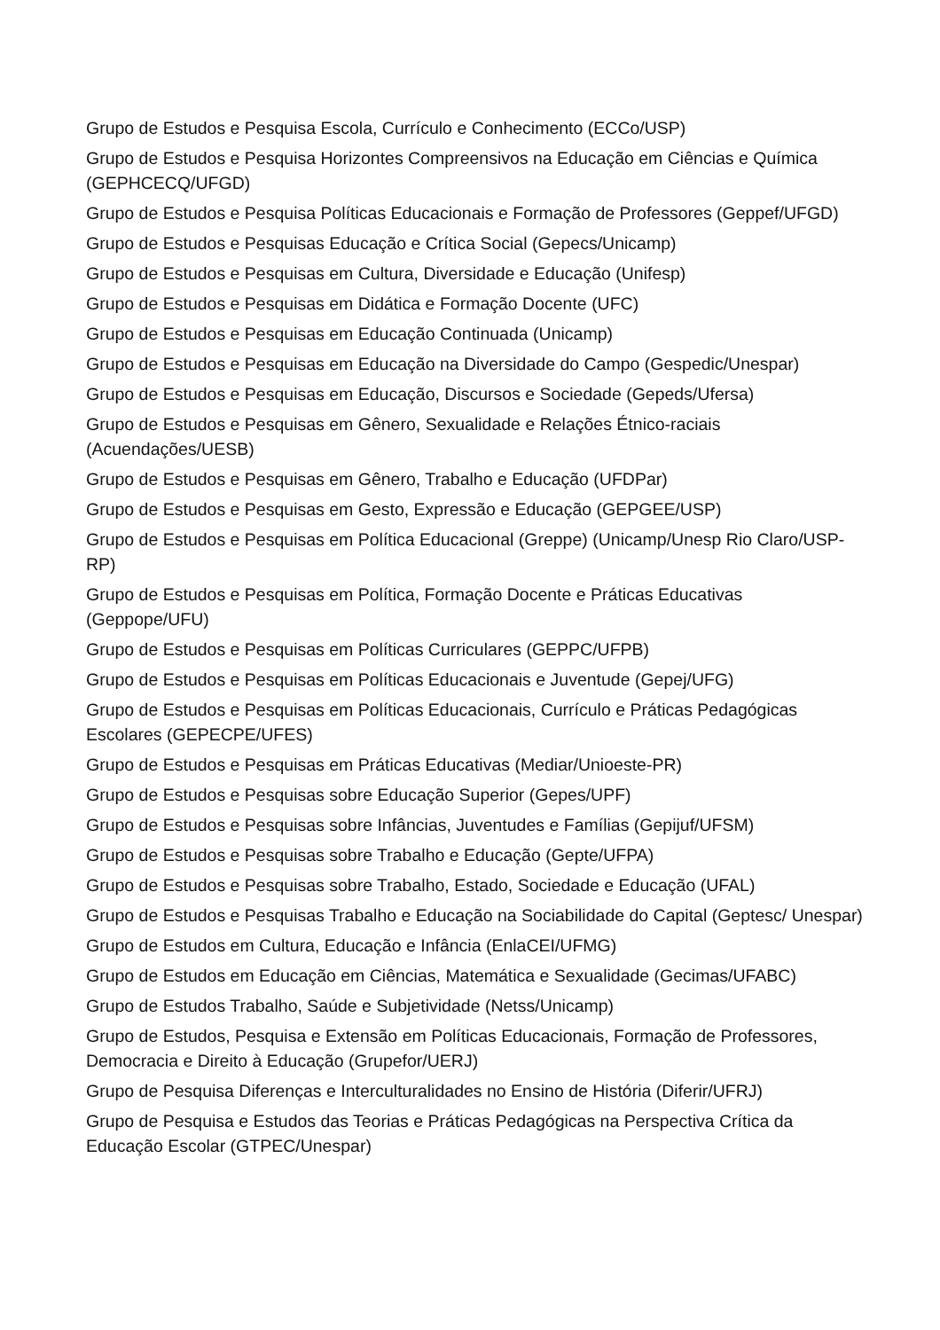Grupo de Estudos e Pesquisa Escola, Currículo e Conhecimento (ECCo/USP)
Grupo de Estudos e Pesquisa Horizontes Compreensivos na Educação em Ciências e Química (GEPHCECQ/UFGD)
Grupo de Estudos e Pesquisa Políticas Educacionais e Formação de Professores (Geppef/UFGD)
Grupo de Estudos e Pesquisas Educação e Crítica Social (Gepecs/Unicamp)
Grupo de Estudos e Pesquisas em Cultura, Diversidade e Educação (Unifesp)
Grupo de Estudos e Pesquisas em Didática e Formação Docente (UFC)
Grupo de Estudos e Pesquisas em Educação Continuada (Unicamp)
Grupo de Estudos e Pesquisas em Educação na Diversidade do Campo (Gespedic/Unespar)
Grupo de Estudos e Pesquisas em Educação, Discursos e Sociedade (Gepeds/Ufersa)
Grupo de Estudos e Pesquisas em Gênero, Sexualidade e Relações Étnico-raciais (Acuendações/UESB)
Grupo de Estudos e Pesquisas em Gênero, Trabalho e Educação (UFDPar)
Grupo de Estudos e Pesquisas em Gesto, Expressão e Educação (GEPGEE/USP)
Grupo de Estudos e Pesquisas em Política Educacional (Greppe) (Unicamp/Unesp Rio Claro/USP-RP)
Grupo de Estudos e Pesquisas em Política, Formação Docente e Práticas Educativas (Geppope/UFU)
Grupo de Estudos e Pesquisas em Políticas Curriculares (GEPPC/UFPB)
Grupo de Estudos e Pesquisas em Políticas Educacionais e Juventude (Gepej/UFG)
Grupo de Estudos e Pesquisas em Políticas Educacionais, Currículo e Práticas Pedagógicas Escolares (GEPECPE/UFES)
Grupo de Estudos e Pesquisas em Práticas Educativas (Mediar/Unioeste-PR)
Grupo de Estudos e Pesquisas sobre Educação Superior (Gepes/UPF)
Grupo de Estudos e Pesquisas sobre Infâncias, Juventudes e Famílias (Gepijuf/UFSM)
Grupo de Estudos e Pesquisas sobre Trabalho e Educação (Gepte/UFPA)
Grupo de Estudos e Pesquisas sobre Trabalho, Estado, Sociedade e Educação (UFAL)
Grupo de Estudos e Pesquisas Trabalho e Educação na Sociabilidade do Capital (Geptesc/ Unespar)
Grupo de Estudos em Cultura, Educação e Infância (EnlaCEI/UFMG)
Grupo de Estudos em Educação em Ciências, Matemática e Sexualidade (Gecimas/UFABC)
Grupo de Estudos Trabalho, Saúde e Subjetividade (Netss/Unicamp)
Grupo de Estudos, Pesquisa e Extensão em Políticas Educacionais, Formação de Professores, Democracia e Direito à Educação (Grupefor/UERJ)
Grupo de Pesquisa Diferenças e Interculturalidades no Ensino de História (Diferir/UFRJ)
Grupo de Pesquisa e Estudos das Teorias e Práticas Pedagógicas na Perspectiva Crítica da Educação Escolar (GTPEC/Unespar)